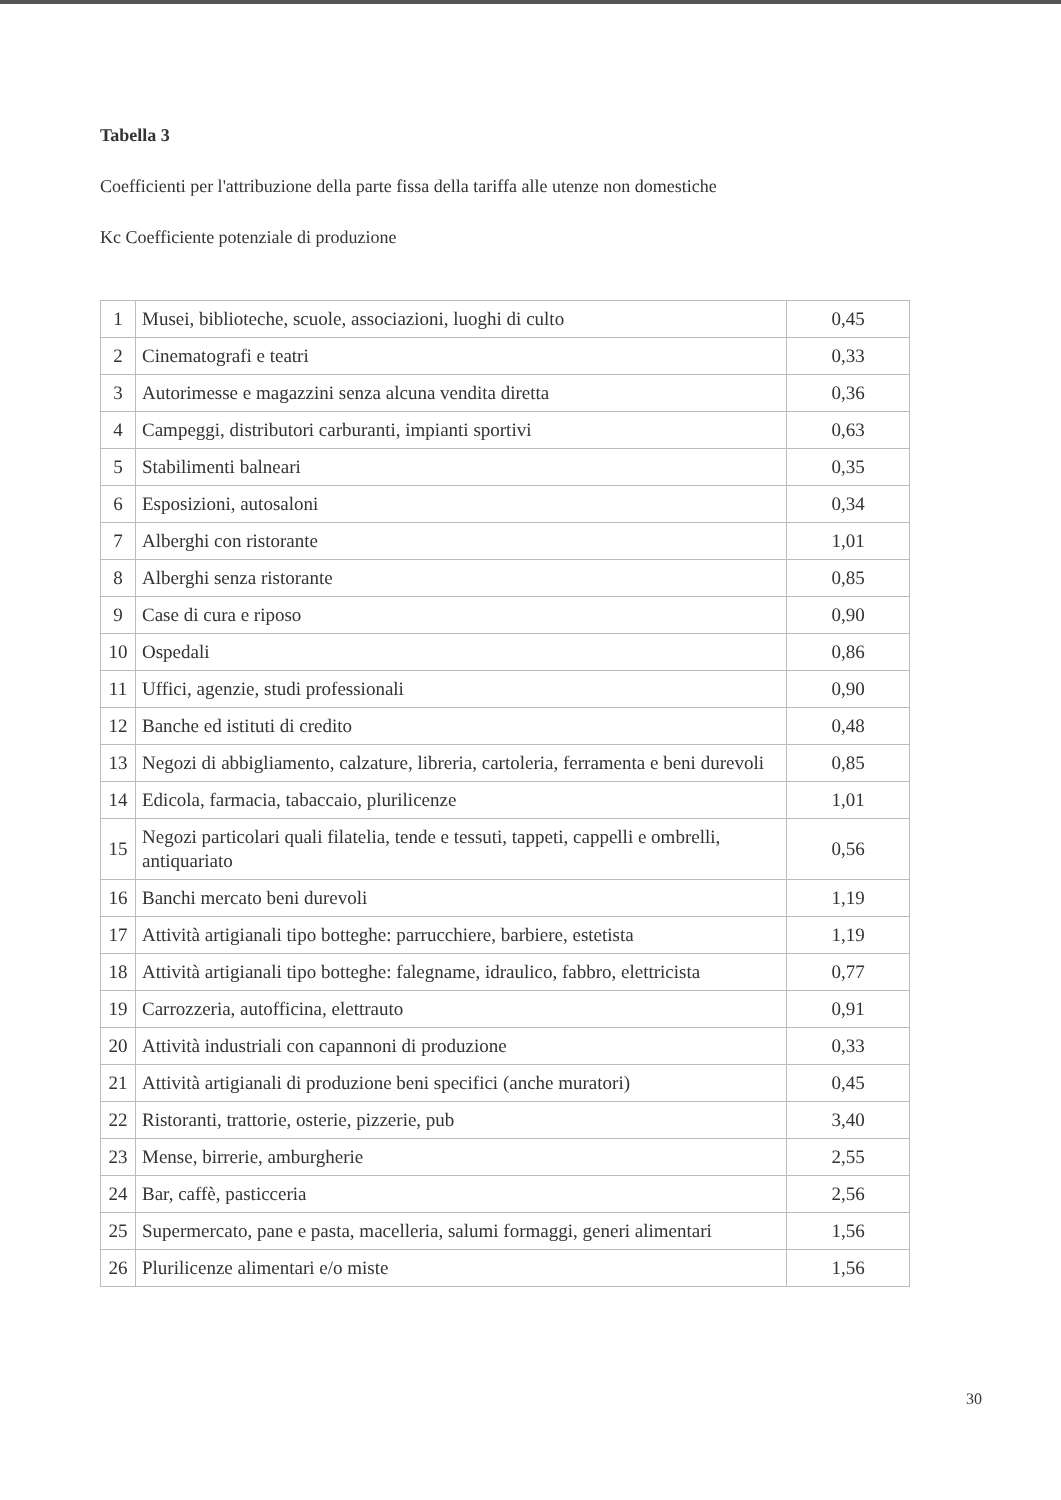Tabella 3
Coefficienti per l'attribuzione della parte fissa della tariffa alle utenze non domestiche
Kc Coefficiente potenziale di produzione
| 1 | Musei, biblioteche, scuole, associazioni, luoghi di culto | 0,45 |
| 2 | Cinematografi e teatri | 0,33 |
| 3 | Autorimesse e magazzini senza alcuna vendita diretta | 0,36 |
| 4 | Campeggi, distributori carburanti, impianti sportivi | 0,63 |
| 5 | Stabilimenti balneari | 0,35 |
| 6 | Esposizioni, autosaloni | 0,34 |
| 7 | Alberghi con ristorante | 1,01 |
| 8 | Alberghi senza ristorante | 0,85 |
| 9 | Case di cura e riposo | 0,90 |
| 10 | Ospedali | 0,86 |
| 11 | Uffici, agenzie, studi professionali | 0,90 |
| 12 | Banche ed istituti di credito | 0,48 |
| 13 | Negozi di abbigliamento, calzature, libreria, cartoleria, ferramenta e beni durevoli | 0,85 |
| 14 | Edicola, farmacia, tabaccaio, plurilicenze | 1,01 |
| 15 | Negozi particolari quali filatelia, tende e tessuti, tappeti, cappelli e ombrelli, antiquariato | 0,56 |
| 16 | Banchi mercato beni durevoli | 1,19 |
| 17 | Attività artigianali tipo botteghe: parrucchiere, barbiere, estetista | 1,19 |
| 18 | Attività artigianali tipo botteghe: falegname, idraulico, fabbro, elettricista | 0,77 |
| 19 | Carrozzeria, autofficina, elettrauto | 0,91 |
| 20 | Attività industriali con capannoni di produzione | 0,33 |
| 21 | Attività artigianali di produzione beni specifici (anche muratori) | 0,45 |
| 22 | Ristoranti, trattorie, osterie, pizzerie, pub | 3,40 |
| 23 | Mense, birrerie, amburgherie | 2,55 |
| 24 | Bar, caffè, pasticceria | 2,56 |
| 25 | Supermercato, pane e pasta, macelleria, salumi formaggi, generi alimentari | 1,56 |
| 26 | Plurilicenze alimentari e/o miste | 1,56 |
30